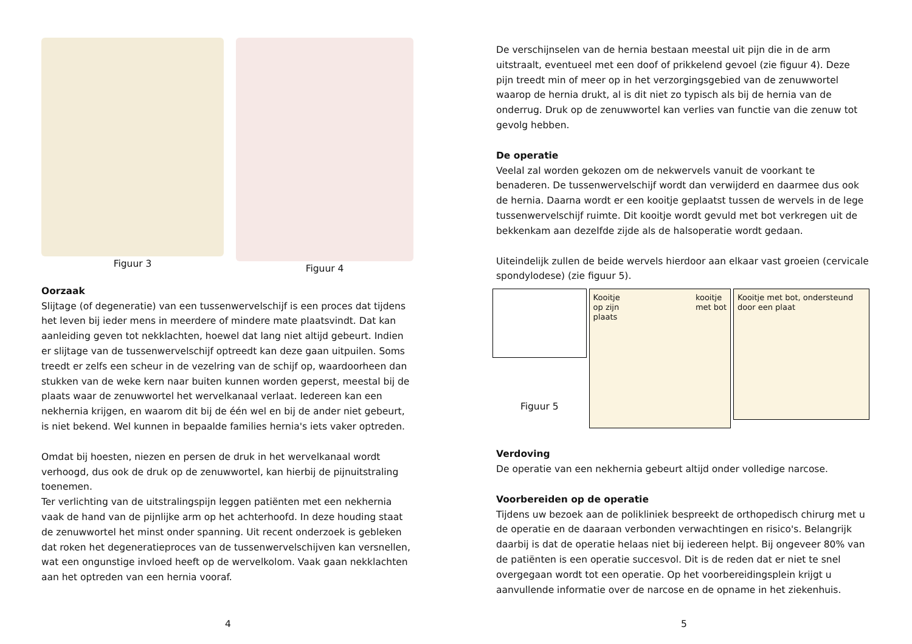Figuur 3 Figuur 4
Oorzaak
Slijtage (of degeneratie) van een tussenwervelschijf is een proces dat tijdens het leven bij ieder mens in meerdere of mindere mate plaatsvindt. Dat kan aanleiding geven tot nekklachten, hoewel dat lang niet altijd gebeurt. Indien er slijtage van de tussenwervelschijf optreedt kan deze gaan uitpuilen. Soms treedt er zelfs een scheur in de vezelring van de schijf op, waardoorheen dan stukken van de weke kern naar buiten kunnen worden geperst, meestal bij de plaats waar de zenuwwortel het wervelkanaal verlaat. Iedereen kan een nekhernia krijgen, en waarom dit bij de één wel en bij de ander niet gebeurt, is niet bekend. Wel kunnen in bepaalde families hernia's iets vaker optreden.
Omdat bij hoesten, niezen en persen de druk in het wervelkanaal wordt verhoogd, dus ook de druk op de zenuwwortel, kan hierbij de pijnuitstraling toenemen.
Ter verlichting van de uitstralingspijn leggen patiënten met een nekhernia vaak de hand van de pijnlijke arm op het achterhoofd. In deze houding staat de zenuwwortel het minst onder spanning. Uit recent onderzoek is gebleken dat roken het degeneratieproces van de tussenwervelschijven kan versnellen, wat een ongunstige invloed heeft op de wervelkolom. Vaak gaan nekklachten aan het optreden van een hernia vooraf.
4
De verschijnselen van de hernia bestaan meestal uit pijn die in de arm uitstraalt, eventueel met een doof of prikkelend gevoel (zie figuur 4). Deze pijn treedt min of meer op in het verzorgingsgebied van de zenuwwortel waarop de hernia drukt, al is dit niet zo typisch als bij de hernia van de onderrug. Druk op de zenuwwortel kan verlies van functie van die zenuw tot gevolg hebben.
De operatie
Veelal zal worden gekozen om de nekwervels vanuit de voorkant te benaderen. De tussenwervelschijf wordt dan verwijderd en daarmee dus ook de hernia. Daarna wordt er een kooitje geplaatst tussen de wervels in de lege tussenwervelschijf ruimte. Dit kooitje wordt gevuld met bot verkregen uit de bekkenkam aan dezelfde zijde als de halsoperatie wordt gedaan.
Uiteindelijk zullen de beide wervels hierdoor aan elkaar vast groeien (cervicale spondylodese) (zie figuur 5).
Figuur 5
Kooitje
op zijn
plaats kooitje
met bot
Kooitje met bot, ondersteund door een plaat
Verdoving
De operatie van een nekhernia gebeurt altijd onder volledige narcose.
Voorbereiden op de operatie
Tijdens uw bezoek aan de polikliniek bespreekt de orthopedisch chirurg met u de operatie en de daaraan verbonden verwachtingen en risico's. Belangrijk daarbij is dat de operatie helaas niet bij iedereen helpt. Bij ongeveer 80% van de patiënten is een operatie succesvol. Dit is de reden dat er niet te snel overgegaan wordt tot een operatie. Op het voorbereidingsplein krijgt u aanvullende informatie over de narcose en de opname in het ziekenhuis.
5